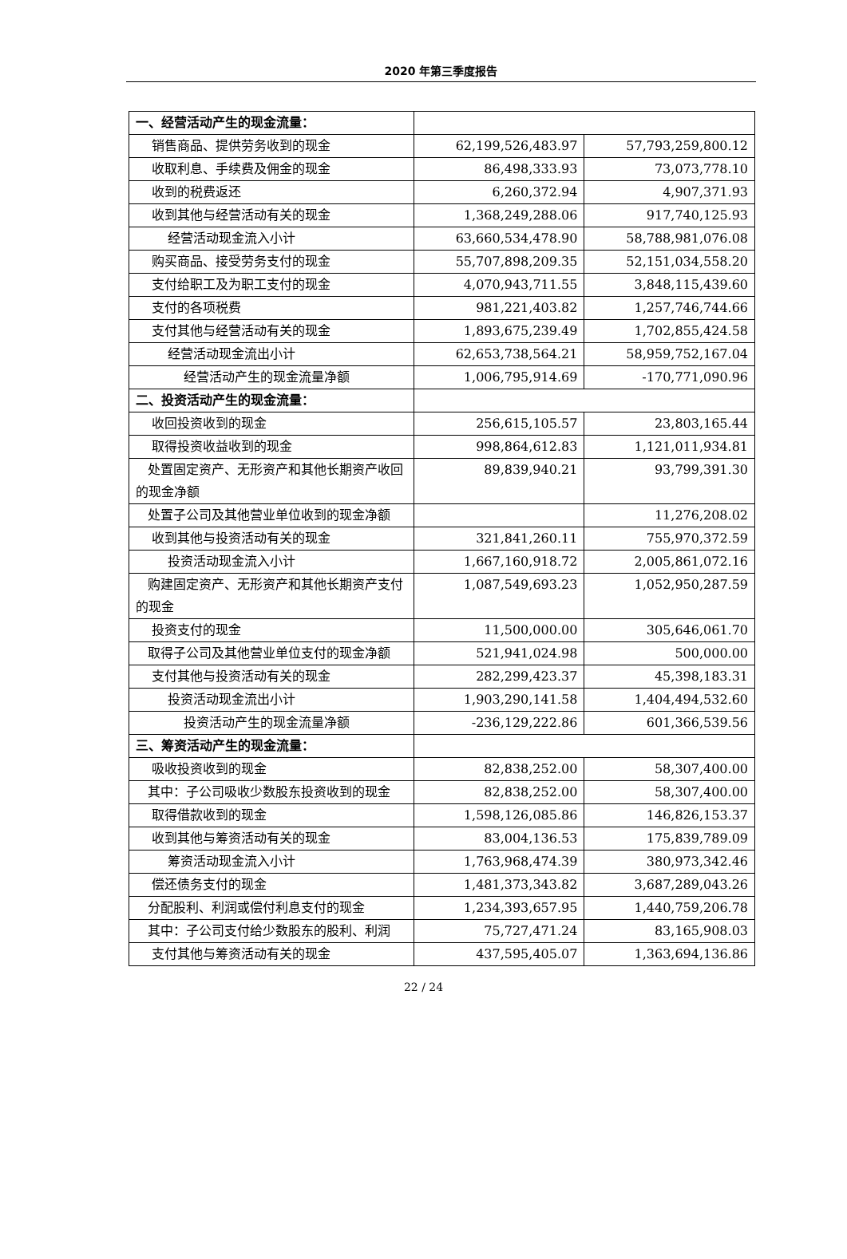2020 年第三季度报告
| 一、经营活动产生的现金流量： | | |
| 销售商品、提供劳务收到的现金 | 62,199,526,483.97 | 57,793,259,800.12 |
| 收取利息、手续费及佣金的现金 | 86,498,333.93 | 73,073,778.10 |
| 收到的税费返还 | 6,260,372.94 | 4,907,371.93 |
| 收到其他与经营活动有关的现金 | 1,368,249,288.06 | 917,740,125.93 |
| 经营活动现金流入小计 | 63,660,534,478.90 | 58,788,981,076.08 |
| 购买商品、接受劳务支付的现金 | 55,707,898,209.35 | 52,151,034,558.20 |
| 支付给职工及为职工支付的现金 | 4,070,943,711.55 | 3,848,115,439.60 |
| 支付的各项税费 | 981,221,403.82 | 1,257,746,744.66 |
| 支付其他与经营活动有关的现金 | 1,893,675,239.49 | 1,702,855,424.58 |
| 经营活动现金流出小计 | 62,653,738,564.21 | 58,959,752,167.04 |
| 经营活动产生的现金流量净额 | 1,006,795,914.69 | -170,771,090.96 |
| 二、投资活动产生的现金流量： | | |
| 收回投资收到的现金 | 256,615,105.57 | 23,803,165.44 |
| 取得投资收益收到的现金 | 998,864,612.83 | 1,121,011,934.81 |
| 处置固定资产、无形资产和其他长期资产收回的现金净额 | 89,839,940.21 | 93,799,391.30 |
| 处置子公司及其他营业单位收到的现金净额 | | 11,276,208.02 |
| 收到其他与投资活动有关的现金 | 321,841,260.11 | 755,970,372.59 |
| 投资活动现金流入小计 | 1,667,160,918.72 | 2,005,861,072.16 |
| 购建固定资产、无形资产和其他长期资产支付的现金 | 1,087,549,693.23 | 1,052,950,287.59 |
| 投资支付的现金 | 11,500,000.00 | 305,646,061.70 |
| 取得子公司及其他营业单位支付的现金净额 | 521,941,024.98 | 500,000.00 |
| 支付其他与投资活动有关的现金 | 282,299,423.37 | 45,398,183.31 |
| 投资活动现金流出小计 | 1,903,290,141.58 | 1,404,494,532.60 |
| 投资活动产生的现金流量净额 | -236,129,222.86 | 601,366,539.56 |
| 三、筹资活动产生的现金流量： | | |
| 吸收投资收到的现金 | 82,838,252.00 | 58,307,400.00 |
| 其中：子公司吸收少数股东投资收到的现金 | 82,838,252.00 | 58,307,400.00 |
| 取得借款收到的现金 | 1,598,126,085.86 | 146,826,153.37 |
| 收到其他与筹资活动有关的现金 | 83,004,136.53 | 175,839,789.09 |
| 筹资活动现金流入小计 | 1,763,968,474.39 | 380,973,342.46 |
| 偿还债务支付的现金 | 1,481,373,343.82 | 3,687,289,043.26 |
| 分配股利、利润或偿付利息支付的现金 | 1,234,393,657.95 | 1,440,759,206.78 |
| 其中：子公司支付给少数股东的股利、利润 | 75,727,471.24 | 83,165,908.03 |
| 支付其他与筹资活动有关的现金 | 437,595,405.07 | 1,363,694,136.86 |
22 / 24